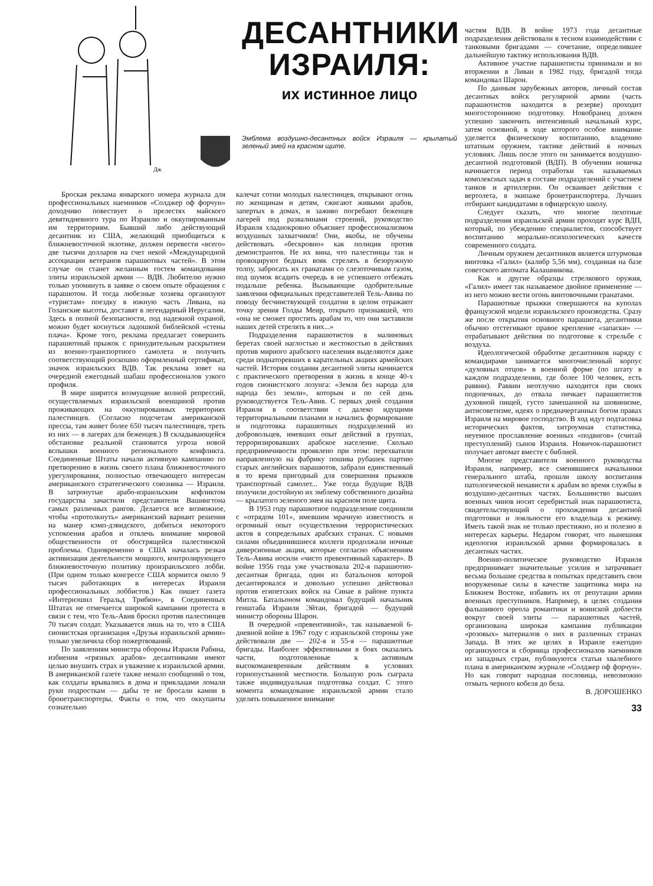Дж
ДЕСАНТНИКИ ИЗРАИЛЯ:
их истинное лицо
Эмблема воздушно-десантных войск Израиля — крылатый зеленый змей на красном щите.
Броская реклама январского номера журнала для профессиональных наемников «Солджер оф форчун» доходчиво повествует о прелестях майского девятидневного тура по Израилю и оккупированным им территориям. Бывший либо действующий десантник из США, желающий приобщиться к ближневосточной экзотике, должен перевести «всего» две тысячи долларов на счет некой «Международной ассоциации ветеранов парашютных частей». В этом случае он станет желанным гостем командования элиты израильской армии — ВДВ. Любителю нужно только упомянуть в заявке о своем опыте обращения с парашютом. И тогда любезные хозяева организуют «туристам» поездку в южную часть Ливана, на Голанские высоты, доставят в легендарный Иерусалим. Здесь в полной безопасности, под надежной охраной, можно будет коснуться ладошкой библейской «стены плача». Кроме того, реклама предлагает совершить парашютный прыжок с принудительным раскрытием из военно-транспортного самолета и получить соответствующий роскошно оформленный сертификат, значок израильских ВДВ. Так реклама зовет на очередной ежегодный шабаш профессионалов узкого профиля.
В мире ширится возмущение волной репрессий, осуществляемых израильской военщиной против проживающих на оккупированных территориях палестинцев. (Согласно подсчетам американской прессы, там живет более 650 тысяч палестинцев, треть из них — в лагерях для беженцев.) В складывающейся обстановке реальной становится угроза новой вспышки военного регионального конфликта. Соединенные Штаты начали активную кампанию по претворению в жизнь своего плана ближневосточного урегулирования, полностью отвечающего интересам американского стратегического союзника — Израиля. В затронутые арабо-израильским кофликтом государства зачастили представители Вашингтона самых различных рангов. Делается все возможное, чтобы «протолкнуть» американский вариант решения на манер кэмп-дэвидского, добиться некоторого успокоения арабов и отвлечь внимание мировой общественности от обострящейся палестинской проблемы. Одновременно в США началась резкая активизация деятельности мощного, контролирующего ближневосточную политику произраильского лобби. (При одном только конгрессе США кормится около 9 тысяч работающих в интересах Израиля профессиональных лоббистов.) Как пишет газета «Интернэшнл Геральд Трибюн», в Соединенных Штатах не отмечается широкой кампании протеста в связи с тем, что Тель-Авив бросил против палестинцев 70 тысяч солдат. Указывается лишь на то, что в США сионистская организация «Друзья израильской армии» только увеличила сбор пожертвований.
По заявлениям министра обороны Израиля Рабина, избиения «грязных арабов» десантниками имеют целью внушить страх и уважение к израильской армии. В американской газете также немало сообщений о том, как солдаты врывались в дома и прикладами ломали руки подросткам — дабы те не бросали камни в бронетранспортеры. Факты о том, что оккупанты сознательно
калечат сотни молодых палестинцев, открывают огонь по женщинам и детям, сжигают живыми арабов, запертых в домах, и заживо погребают беженцев лагерей под развалинами строений, руководство Израиля хладнокровно объясняет профессионализмом воздушных захватчиков! Они, якобы, не обучены действовать «бескровно» как полиция против демонстрантов. Не их вина, что палестинцы так и провоцируют бедных вояк стрелять в безоружную толпу, забросать их гранатами со слезоточивым газом, под шумок всадить очередь в не успевшего отбежать подальше ребенка. Вызывающие одобрительные заявления официальных представителей Тель-Авива по поводу бесчинствующей солдатни в целом отражают точку зрения Голды Меир, открыто признавшей, что «она не сможет простить арабам то, что они заставили наших детей стрелять в них...»
Подразделения парашютистов в малиновых беретах своей наглостью и жестокостью в действиях против мирного арабского населения выделяются даже среди поднаторевших в карательных акциях армейских частей. История создания десантной элиты начинается с практического претворения в жизнь в конце 40-х годов сионистского лозунга: «Земля без народа для народа без земли», которым и по сей день руководствуется Тель-Авив. С первых дней создания Израиля в соответствии с далеко идущими территориальными планами и начались формирование и подготовка парашютных подразделений из добровольцев, имевших опыт действий в группах, терроризировавших арабское население. Сколько предприимчивости проявлено при этом: перехватили направленную на фабрику пошива рубашек партию старых английских парашютов, забрали единственный в то время пригодный для совершения прыжков транспортный самолет... Уже тогда будущие ВДВ получили достойную их эмблему собственного дизайна — крылатого зеленого змея на красном поле щита.
В 1953 году парашютное подразделение соединили с «отрядом 101», имевшим мрачную известность и огромный опыт осуществления террористических актов в сопредельных арабских странах. С новыми силами объединившиеся коллеги продолжали ночные диверсионные акции, которые согласно объяснениям Тель-Авива носили «чисто превентивный характер». В войне 1956 года уже участвовала 202-я парашютно-десантная бригада, один из батальонов которой десантировался и довольно успешно действовал против египетских войск на Синае в районе пункта Митла. Батальоном командовал будущий начальник генштаба Израиля Эйтан, бригадой — будущий министр обороны Шарон.
В очередной «превентивной», так называемой 6-дневной войне в 1967 году с израильской стороны уже действовали две — 202-я и 55-я — парашютные бригады. Наиболее эффективными в боях оказались части, подготовленные к активным высокоманевренным действиям в условиях горнопустынной местности. Большую роль сыграла также индивидуальная подготовка солдат. С этого момента командование израильской армии стало уделять повышенное внимание
частям ВДВ. В войне 1973 года десантные подразделения действовали в тесном взаимодействии с танковыми бригадами — сочетание, определившее дальнейшую тактику использования ВДВ.
Активное участие парашютисты принимали и во вторжении в Ливан в 1982 году, бригадой тогда командовал Шарон.
По данным зарубежных авторов, личный состав десантных войск регулярной армии (часть парашютистов находится в резерве) проходит многостороннюю подготовку. Новобранец должен успешно закончить интенсивный начальный курс, затем основной, в ходе которого особое внимание уделяется физическому воспитанию, владению штатным оружием, тактике действий в ночных условиях. Лишь после этого он занимается воздушно-десантной подготовкой (ВДП). В обучении новичка начинается период отработки так называемых комплексных задач в составе подразделений с участием танков и артиллерии. Он осваивает действия с вертолета, в экипаже бронетранспортера. Лучших отбирают кандидатами в офицерскую школу.
Следует сказать, что многие пехотные подразделения израильской армии проходят курс ВДП, который, по убеждению специалистов, способствует воспитанию морально-психологических качеств современного солдата.
Личным оружием десантников является штурмовая винтовка «Галил» (калибр 5,56 мм), созданная на базе советского автомата Калашникова.
Как и другие образцы стрелкового оружия, «Галил» имеет так называемое двойное применение — из него можно вести огонь винтовочными гранатами.
Парашютные прыжки совершаются на куполах французской модели израильского производства. Сразу же после открытия основного парашюта, десантники обычно отстегивают правое крепление «запаски» — отрабатывают действия по подготовке к стрельбе с воздуха.
Идеологической обработке десантников наряду с командирами занимается многочисленный корпус «духовных отцов» в военной форме (по штату в каждом подразделении, где более 100 человек, есть раввин). Раввин неотлучно находится при своих подопечных, до отвала пичкает парашютистов духовной пищей, густо замешанной на шовинизме, антисоветизме, идеях о предначертанных богом правах Израиля на мировое господство. В ход идут подтасовка исторических фактов, хитроумная статистика, неуемное прославление военных «подвигов» (считай преступлений) сынов Израиля. Новичок-парашютист получает автомат вместе с библией.
Многие представители военного руководства Израиля, например, все сменявшиеся начальники генерального штаба, прошли школу воспитания патологической ненависти к арабам во время службы в воздушно-десантных частях. Большинство высших военных чинов носит серебристый знак парашютиста, свидетельствующий о прохождении десантной подготовки и лояльности его владельца к режиму. Иметь такой знак не только престижно, но и полезно в интересах карьеры. Недаром говорят, что нынешняя идеология израильской армии формировалась в десантных частях.
Военно-политическое руководство Израиля предпринимает значительные усилия и затрачивает весьма большие средства в попытках представить свои вооруженные силы в качестве защитника мира на Ближнем Востоке, избавить их от репутации армии военных преступников. Например, в целях создания фальшивого ореола романтики и воинской доблести вокруг своей элиты — парашютных частей, организована широкая кампания публикации «розовых» материалов о них в различных странах Запада. В этих же целях в Израиле ежегодно организуются и сборница профессионалов наемников из западных стран, публикуются статьи хвалебного плана в американском журнале «Солджер оф форчун». Но как говорит народная пословица, невозможно отмыть черного кобеля до бела.
В. ДОРОШЕНКО
33